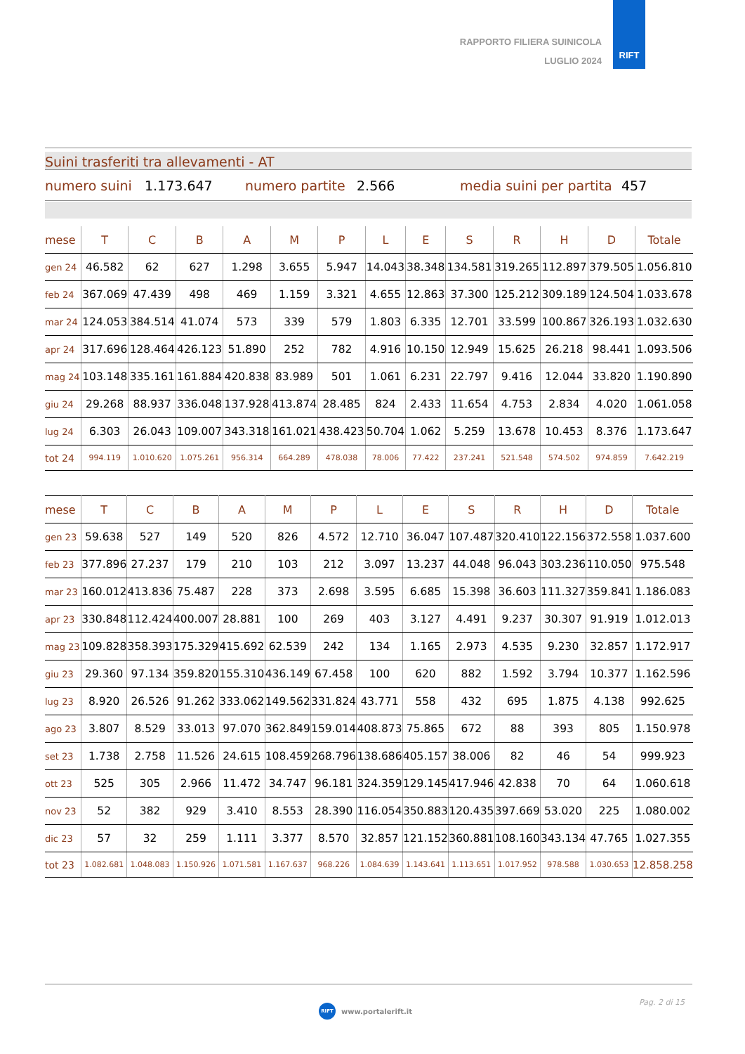RAPPORTO FILIERA SUINICOLA
LUGLIO 2024
RIFT
Suini trasferiti tra allevamenti - AT
numero suini 1.173.647 numero partite 2.566 media suini per partita 457
| mese | T | C | B | A | M | P | L | E | S | R | H | D | Totale |
| --- | --- | --- | --- | --- | --- | --- | --- | --- | --- | --- | --- | --- | --- |
| gen 24 | 46.582 | 62 | 627 | 1.298 | 3.655 | 5.947 | 14.043 | 38.348 | 134.581 | 319.265 | 112.897 | 379.505 | 1.056.810 |
| feb 24 | 367.069 | 47.439 | 498 | 469 | 1.159 | 3.321 | 4.655 | 12.863 | 37.300 | 125.212 | 309.189 | 124.504 | 1.033.678 |
| mar 24 | 124.053 | 384.514 | 41.074 | 573 | 339 | 579 | 1.803 | 6.335 | 12.701 | 33.599 | 100.867 | 326.193 | 1.032.630 |
| apr 24 | 317.696 | 128.464 | 426.123 | 51.890 | 252 | 782 | 4.916 | 10.150 | 12.949 | 15.625 | 26.218 | 98.441 | 1.093.506 |
| mag 24 | 103.148 | 335.161 | 161.884 | 420.838 | 83.989 | 501 | 1.061 | 6.231 | 22.797 | 9.416 | 12.044 | 33.820 | 1.190.890 |
| giu 24 | 29.268 | 88.937 | 336.048 | 137.928 | 413.874 | 28.485 | 824 | 2.433 | 11.654 | 4.753 | 2.834 | 4.020 | 1.061.058 |
| lug 24 | 6.303 | 26.043 | 109.007 | 343.318 | 161.021 | 438.423 | 50.704 | 1.062 | 5.259 | 13.678 | 10.453 | 8.376 | 1.173.647 |
| tot 24 | 994.119 | 1.010.620 | 1.075.261 | 956.314 | 664.289 | 478.038 | 78.006 | 77.422 | 237.241 | 521.548 | 574.502 | 974.859 | 7.642.219 |
| mese | T | C | B | A | M | P | L | E | S | R | H | D | Totale |
| --- | --- | --- | --- | --- | --- | --- | --- | --- | --- | --- | --- | --- | --- |
| gen 23 | 59.638 | 527 | 149 | 520 | 826 | 4.572 | 12.710 | 36.047 | 107.487 | 320.410 | 122.156 | 372.558 | 1.037.600 |
| feb 23 | 377.896 | 27.237 | 179 | 210 | 103 | 212 | 3.097 | 13.237 | 44.048 | 96.043 | 303.236 | 110.050 | 975.548 |
| mar 23 | 160.012 | 413.836 | 75.487 | 228 | 373 | 2.698 | 3.595 | 6.685 | 15.398 | 36.603 | 111.327 | 359.841 | 1.186.083 |
| apr 23 | 330.848 | 112.424 | 400.007 | 28.881 | 100 | 269 | 403 | 3.127 | 4.491 | 9.237 | 30.307 | 91.919 | 1.012.013 |
| mag 23 | 109.828 | 358.393 | 175.329 | 415.692 | 62.539 | 242 | 134 | 1.165 | 2.973 | 4.535 | 9.230 | 32.857 | 1.172.917 |
| giu 23 | 29.360 | 97.134 | 359.820 | 155.310 | 436.149 | 67.458 | 100 | 620 | 882 | 1.592 | 3.794 | 10.377 | 1.162.596 |
| lug 23 | 8.920 | 26.526 | 91.262 | 333.062 | 149.562 | 331.824 | 43.771 | 558 | 432 | 695 | 1.875 | 4.138 | 992.625 |
| ago 23 | 3.807 | 8.529 | 33.013 | 97.070 | 362.849 | 159.014 | 408.873 | 75.865 | 672 | 88 | 393 | 805 | 1.150.978 |
| set 23 | 1.738 | 2.758 | 11.526 | 24.615 | 108.459 | 268.796 | 138.686 | 405.157 | 38.006 | 82 | 46 | 54 | 999.923 |
| ott 23 | 525 | 305 | 2.966 | 11.472 | 34.747 | 96.181 | 324.359 | 129.145 | 417.946 | 42.838 | 70 | 64 | 1.060.618 |
| nov 23 | 52 | 382 | 929 | 3.410 | 8.553 | 28.390 | 116.054 | 350.883 | 120.435 | 397.669 | 53.020 | 225 | 1.080.002 |
| dic 23 | 57 | 32 | 259 | 1.111 | 3.377 | 8.570 | 32.857 | 121.152 | 360.881 | 108.160 | 343.134 | 47.765 | 1.027.355 |
| tot 23 | 1.082.681 | 1.048.083 | 1.150.926 | 1.071.581 | 1.167.637 | 968.226 | 1.084.639 | 1.143.641 | 1.113.651 | 1.017.952 | 978.588 | 1.030.653 | 12.858.258 |
RIFT www.portalerift.it Pag. 2 di 15